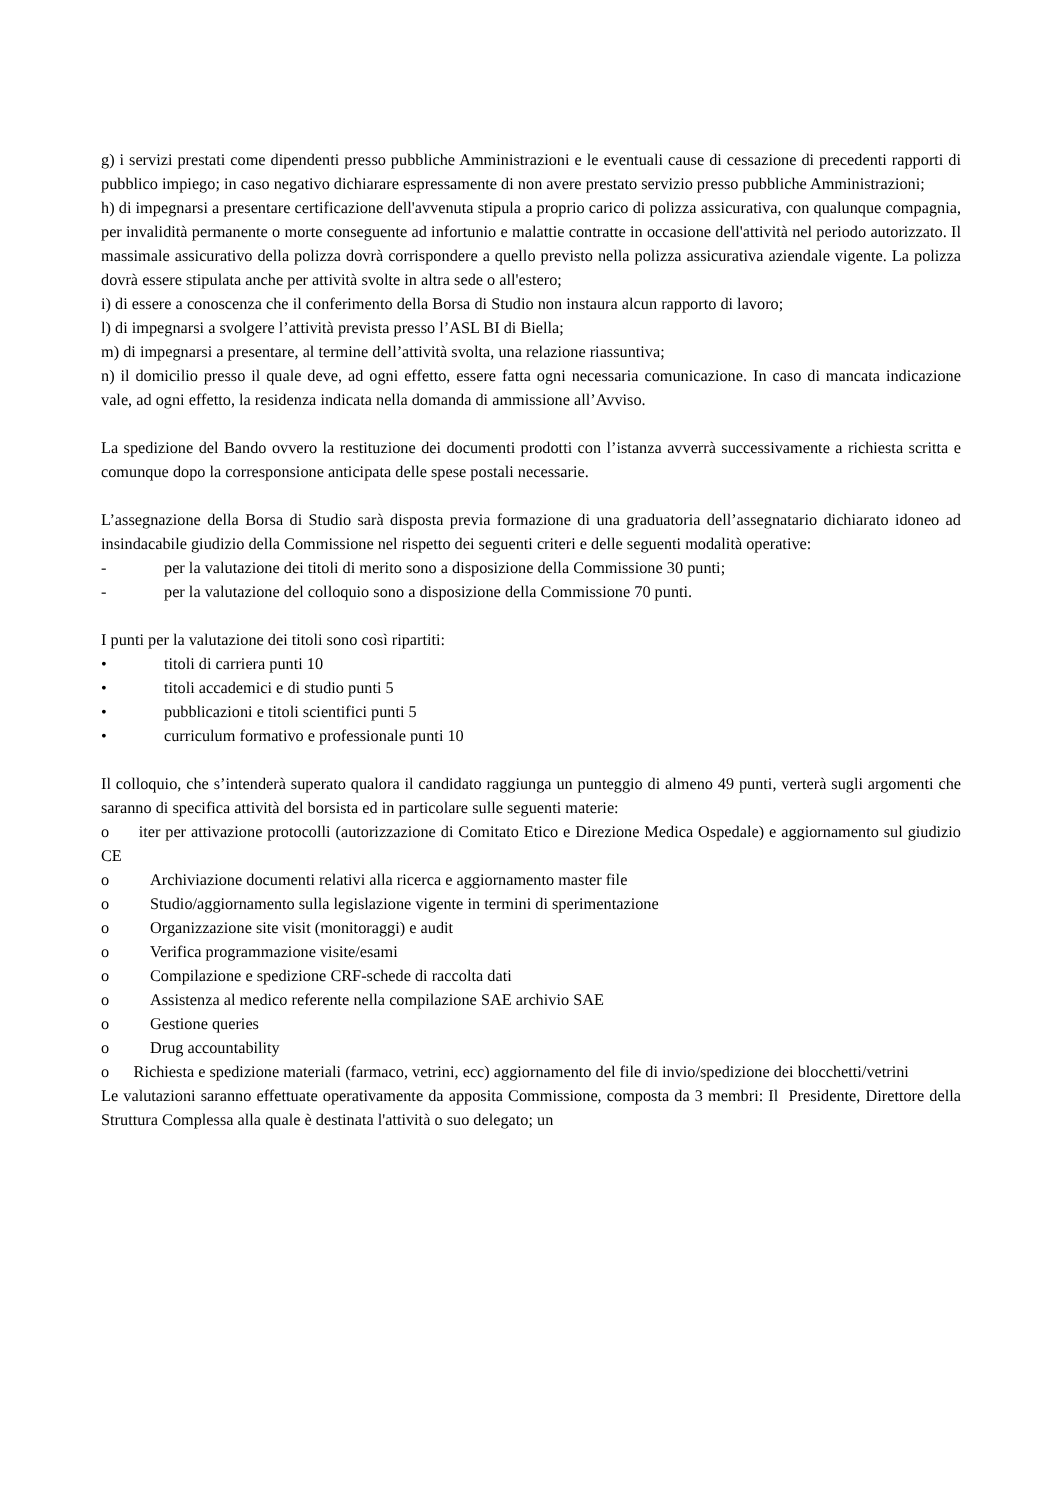g) i servizi prestati come dipendenti presso pubbliche Amministrazioni e le eventuali cause di cessazione di precedenti rapporti di pubblico impiego; in caso negativo dichiarare espressamente di non avere prestato servizio presso pubbliche Amministrazioni;
h) di impegnarsi a presentare certificazione dell'avvenuta stipula a proprio carico di polizza assicurativa, con qualunque compagnia, per invalidità permanente o morte conseguente ad infortunio e malattie contratte in occasione dell'attività nel periodo autorizzato. Il massimale assicurativo della polizza dovrà corrispondere a quello previsto nella polizza assicurativa aziendale vigente. La polizza dovrà essere stipulata anche per attività svolte in altra sede o all'estero;
i) di essere a conoscenza che il conferimento della Borsa di Studio non instaura alcun rapporto di lavoro;
l) di impegnarsi a svolgere l’attività prevista presso l’ASL BI di Biella;
m) di impegnarsi a presentare, al termine dell’attività svolta, una relazione riassuntiva;
n) il domicilio presso il quale deve, ad ogni effetto, essere fatta ogni necessaria comunicazione. In caso di mancata indicazione vale, ad ogni effetto, la residenza indicata nella domanda di ammissione all’Avviso.
La spedizione del Bando ovvero la restituzione dei documenti prodotti con l’istanza avverrà successivamente a richiesta scritta e comunque dopo la corresponsione anticipata delle spese postali necessarie.
L’assegnazione della Borsa di Studio sarà disposta previa formazione di una graduatoria dell’assegnatario dichiarato idoneo ad insindacabile giudizio della Commissione nel rispetto dei seguenti criteri e delle seguenti modalità operative:
- per la valutazione dei titoli di merito sono a disposizione della Commissione 30 punti;
- per la valutazione del colloquio sono a disposizione della Commissione 70 punti.
I punti per la valutazione dei titoli sono così ripartiti:
• titoli di carriera punti 10
• titoli accademici e di studio punti 5
• pubblicazioni e titoli scientifici punti 5
• curriculum formativo e professionale punti 10
Il colloquio, che s’intenderà superato qualora il candidato raggiunga un punteggio di almeno 49 punti, verterà sugli argomenti che saranno di specifica attività del borsista ed in particolare sulle seguenti materie:
o iter per attivazione protocolli (autorizzazione di Comitato Etico e Direzione Medica Ospedale) e aggiornamento sul giudizio CE
o Archiviazione documenti relativi alla ricerca e aggiornamento master file
o Studio/aggiornamento sulla legislazione vigente in termini di sperimentazione
o Organizzazione site visit (monitoraggi) e audit
o Verifica programmazione visite/esami
o Compilazione e spedizione CRF-schede di raccolta dati
o Assistenza al medico referente nella compilazione SAE archivio SAE
o Gestione queries
o Drug accountability
o Richiesta e spedizione materiali (farmaco, vetrini, ecc) aggiornamento del file di invio/spedizione dei blocchetti/vetrini
Le valutazioni saranno effettuate operativamente da apposita Commissione, composta da 3 membri: Il Presidente, Direttore della Struttura Complessa alla quale è destinata l'attività o suo delegato; un